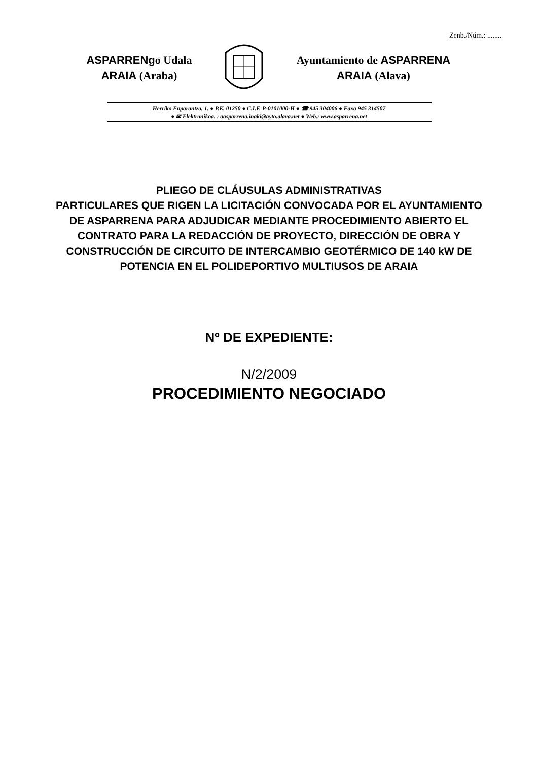Zenb./Núm.: ........
ASPARRENgo Udala
ARAIA (Araba)
Ayuntamiento de ASPARRENA
ARAIA (Alava)
Herriko Enparantza, 1. ● P.K. 01250 ● C.I.F. P-0101000-H ● ☎ 945 304006 ● Faxa 945 314507
● ✉ Elektronikoa. : aasparrena.inaki@ayto.alava.net ● Web.: www.asparrena.net
PLIEGO DE CLÁUSULAS ADMINISTRATIVAS
PARTICULARES QUE RIGEN LA LICITACIÓN CONVOCADA POR EL AYUNTAMIENTO DE ASPARRENA PARA ADJUDICAR MEDIANTE PROCEDIMIENTO ABIERTO EL CONTRATO PARA LA REDACCIÓN DE PROYECTO, DIRECCIÓN DE OBRA Y CONSTRUCCIÓN DE CIRCUITO DE INTERCAMBIO GEOTÉRMICO DE 140 kW DE POTENCIA EN EL POLIDEPORTIVO MULTIUSOS DE ARAIA
Nº DE EXPEDIENTE:
N/2/2009
PROCEDIMIENTO NEGOCIADO